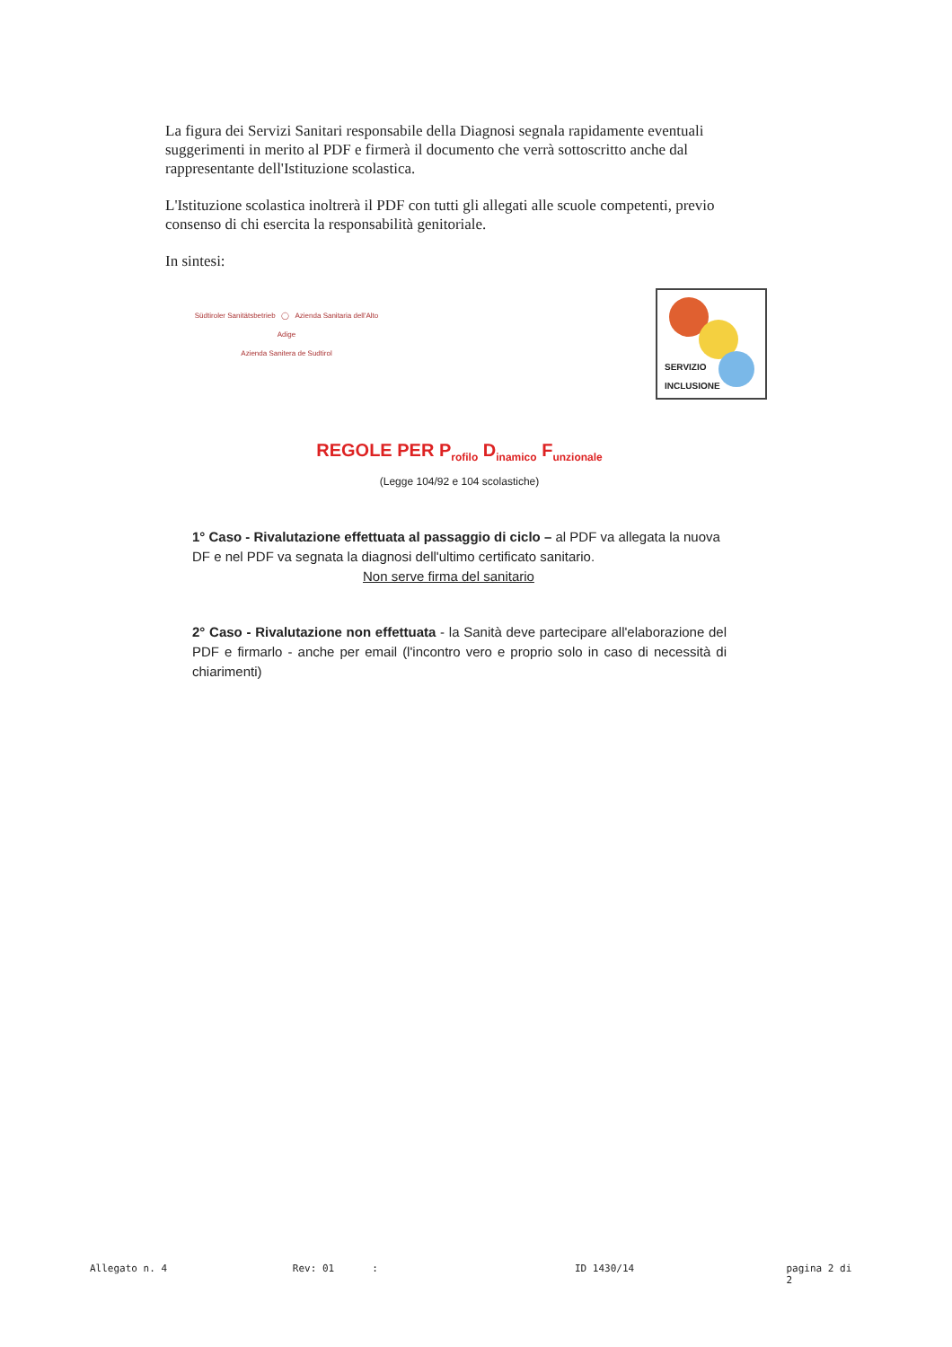La figura dei Servizi Sanitari responsabile della Diagnosi segnala rapidamente eventuali suggerimenti in merito al PDF e firmerà il documento che verrà sottoscritto anche dal rappresentante dell'Istituzione scolastica.
L'Istituzione scolastica inoltrerà il PDF con tutti gli allegati alle scuole competenti, previo consenso di chi esercita la responsabilità genitoriale.
In sintesi:
Südtiroler Sanitätsbetrieb ◯ Azienda Sanitaria dell'Alto Adige
Azienda Sanitera de Sudtirol
SERVIZIO
INCLUSIONE
REGOLE PER P<sub>rofilo</sub> D<sub>inamico</sub> F<sub>unzionale</sub>
(Legge 104/92 e 104 scolastiche)
1° Caso - Rivalutazione effettuata al passaggio di ciclo – al PDF va allegata la nuova DF e nel PDF va segnata la diagnosi dell'ultimo certificato sanitario.
Non serve firma del sanitario
2° Caso - Rivalutazione non effettuata - la Sanità deve partecipare all'elaborazione del PDF e firmarlo - anche per email (l'incontro vero e proprio solo in caso di necessità di chiarimenti)
Allegato n. 4 Rev: 01: ID 1430/14 pagina 2 di 2